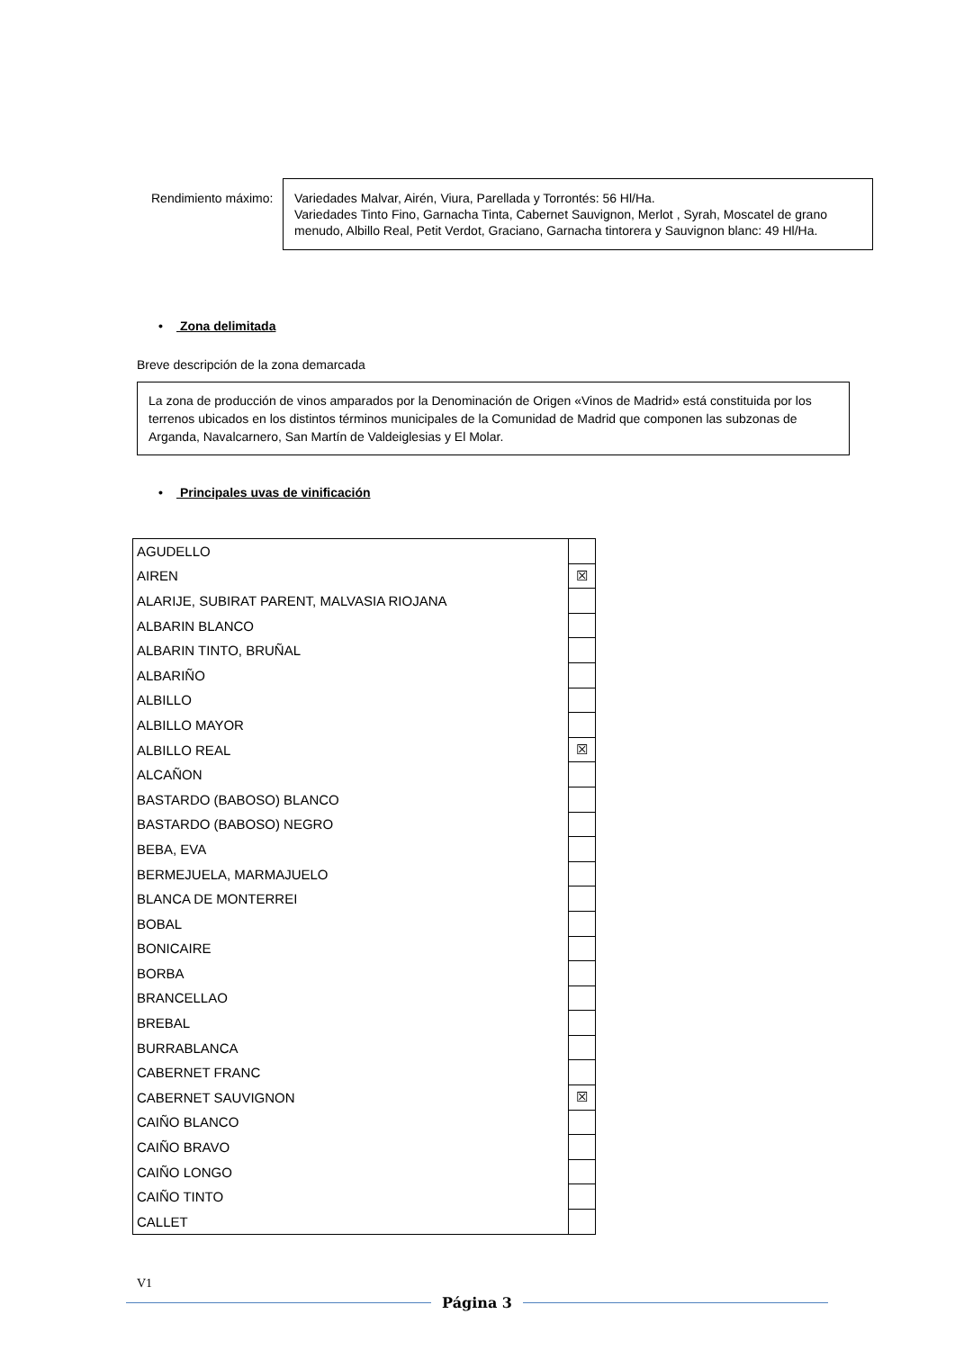Rendimiento máximo:
Variedades Malvar, Airén, Viura, Parellada y Torrontés: 56 Hl/Ha.
Variedades Tinto Fino, Garnacha Tinta, Cabernet Sauvignon, Merlot , Syrah, Moscatel de grano menudo, Albillo Real, Petit Verdot, Graciano, Garnacha tintorera y Sauvignon blanc: 49 Hl/Ha.
• Zona delimitada
Breve descripción de la zona demarcada
La zona de producción de vinos amparados por la Denominación de Origen «Vinos de Madrid» está constituida por los terrenos ubicados en los distintos términos municipales de la Comunidad de Madrid que componen las subzonas de Arganda, Navalcarnero, San Martín de Valdeiglesias y El Molar.
• Principales uvas de vinificación
| AGUDELLO | |
| AIREN | ☒ |
| ALARIJE, SUBIRAT PARENT, MALVASIA RIOJANA | |
| ALBARIN BLANCO | |
| ALBARIN TINTO, BRUÑAL | |
| ALBARIÑO | |
| ALBILLO | |
| ALBILLO MAYOR | |
| ALBILLO REAL | ☒ |
| ALCAÑON | |
| BASTARDO (BABOSO) BLANCO | |
| BASTARDO (BABOSO) NEGRO | |
| BEBA, EVA | |
| BERMEJUELA, MARMAJUELO | |
| BLANCA DE MONTERREI | |
| BOBAL | |
| BONICAIRE | |
| BORBA | |
| BRANCELLAO | |
| BREBAL | |
| BURRABLANCA | |
| CABERNET FRANC | |
| CABERNET SAUVIGNON | ☒ |
| CAIÑO BLANCO | |
| CAIÑO BRAVO | |
| CAIÑO LONGO | |
| CAIÑO TINTO | |
| CALLET | |
V1
Página 3